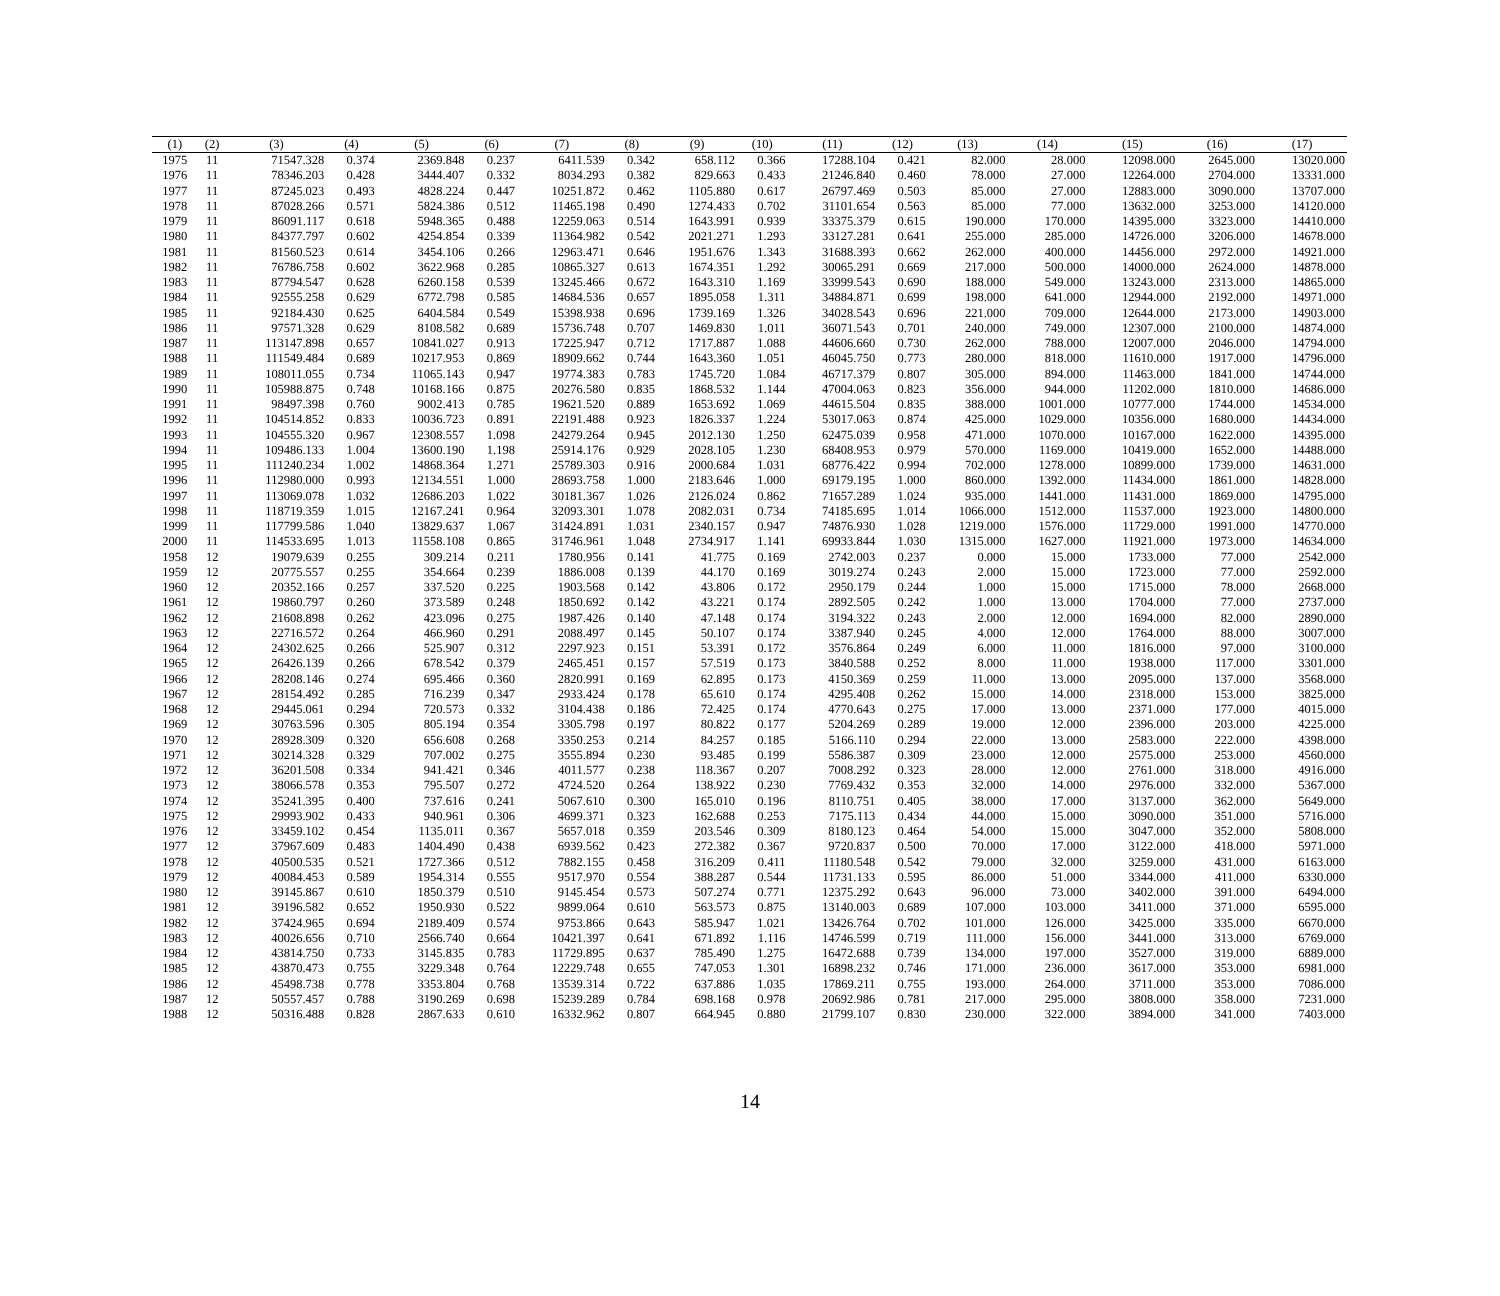| (1) | (2) | (3) | (4) | (5) | (6) | (7) | (8) | (9) | (10) | (11) | (12) | (13) | (14) | (15) | (16) | (17) |
| --- | --- | --- | --- | --- | --- | --- | --- | --- | --- | --- | --- | --- | --- | --- | --- | --- |
| 1975 | 11 | 71547.328 | 0.374 | 2369.848 | 0.237 | 6411.539 | 0.342 | 658.112 | 0.366 | 17288.104 | 0.421 | 82.000 | 28.000 | 12098.000 | 2645.000 | 13020.000 |
| 1976 | 11 | 78346.203 | 0.428 | 3444.407 | 0.332 | 8034.293 | 0.382 | 829.663 | 0.433 | 21246.840 | 0.460 | 78.000 | 27.000 | 12264.000 | 2704.000 | 13331.000 |
| 1977 | 11 | 87245.023 | 0.493 | 4828.224 | 0.447 | 10251.872 | 0.462 | 1105.880 | 0.617 | 26797.469 | 0.503 | 85.000 | 27.000 | 12883.000 | 3090.000 | 13707.000 |
| 1978 | 11 | 87028.266 | 0.571 | 5824.386 | 0.512 | 11465.198 | 0.490 | 1274.433 | 0.702 | 31101.654 | 0.563 | 85.000 | 77.000 | 13632.000 | 3253.000 | 14120.000 |
| 1979 | 11 | 86091.117 | 0.618 | 5948.365 | 0.488 | 12259.063 | 0.514 | 1643.991 | 0.939 | 33375.379 | 0.615 | 190.000 | 170.000 | 14395.000 | 3323.000 | 14410.000 |
| 1980 | 11 | 84377.797 | 0.602 | 4254.854 | 0.339 | 11364.982 | 0.542 | 2021.271 | 1.293 | 33127.281 | 0.641 | 255.000 | 285.000 | 14726.000 | 3206.000 | 14678.000 |
| 1981 | 11 | 81560.523 | 0.614 | 3454.106 | 0.266 | 12963.471 | 0.646 | 1951.676 | 1.343 | 31688.393 | 0.662 | 262.000 | 400.000 | 14456.000 | 2972.000 | 14921.000 |
| 1982 | 11 | 76786.758 | 0.602 | 3622.968 | 0.285 | 10865.327 | 0.613 | 1674.351 | 1.292 | 30065.291 | 0.669 | 217.000 | 500.000 | 14000.000 | 2624.000 | 14878.000 |
| 1983 | 11 | 87794.547 | 0.628 | 6260.158 | 0.539 | 13245.466 | 0.672 | 1643.310 | 1.169 | 33999.543 | 0.690 | 188.000 | 549.000 | 13243.000 | 2313.000 | 14865.000 |
| 1984 | 11 | 92555.258 | 0.629 | 6772.798 | 0.585 | 14684.536 | 0.657 | 1895.058 | 1.311 | 34884.871 | 0.699 | 198.000 | 641.000 | 12944.000 | 2192.000 | 14971.000 |
| 1985 | 11 | 92184.430 | 0.625 | 6404.584 | 0.549 | 15398.938 | 0.696 | 1739.169 | 1.326 | 34028.543 | 0.696 | 221.000 | 709.000 | 12644.000 | 2173.000 | 14903.000 |
| 1986 | 11 | 97571.328 | 0.629 | 8108.582 | 0.689 | 15736.748 | 0.707 | 1469.830 | 1.011 | 36071.543 | 0.701 | 240.000 | 749.000 | 12307.000 | 2100.000 | 14874.000 |
| 1987 | 11 | 113147.898 | 0.657 | 10841.027 | 0.913 | 17225.947 | 0.712 | 1717.887 | 1.088 | 44606.660 | 0.730 | 262.000 | 788.000 | 12007.000 | 2046.000 | 14794.000 |
| 1988 | 11 | 111549.484 | 0.689 | 10217.953 | 0.869 | 18909.662 | 0.744 | 1643.360 | 1.051 | 46045.750 | 0.773 | 280.000 | 818.000 | 11610.000 | 1917.000 | 14796.000 |
| 1989 | 11 | 108011.055 | 0.734 | 11065.143 | 0.947 | 19774.383 | 0.783 | 1745.720 | 1.084 | 46717.379 | 0.807 | 305.000 | 894.000 | 11463.000 | 1841.000 | 14744.000 |
| 1990 | 11 | 105988.875 | 0.748 | 10168.166 | 0.875 | 20276.580 | 0.835 | 1868.532 | 1.144 | 47004.063 | 0.823 | 356.000 | 944.000 | 11202.000 | 1810.000 | 14686.000 |
| 1991 | 11 | 98497.398 | 0.760 | 9002.413 | 0.785 | 19621.520 | 0.889 | 1653.692 | 1.069 | 44615.504 | 0.835 | 388.000 | 1001.000 | 10777.000 | 1744.000 | 14534.000 |
| 1992 | 11 | 104514.852 | 0.833 | 10036.723 | 0.891 | 22191.488 | 0.923 | 1826.337 | 1.224 | 53017.063 | 0.874 | 425.000 | 1029.000 | 10356.000 | 1680.000 | 14434.000 |
| 1993 | 11 | 104555.320 | 0.967 | 12308.557 | 1.098 | 24279.264 | 0.945 | 2012.130 | 1.250 | 62475.039 | 0.958 | 471.000 | 1070.000 | 10167.000 | 1622.000 | 14395.000 |
| 1994 | 11 | 109486.133 | 1.004 | 13600.190 | 1.198 | 25914.176 | 0.929 | 2028.105 | 1.230 | 68408.953 | 0.979 | 570.000 | 1169.000 | 10419.000 | 1652.000 | 14488.000 |
| 1995 | 11 | 111240.234 | 1.002 | 14868.364 | 1.271 | 25789.303 | 0.916 | 2000.684 | 1.031 | 68776.422 | 0.994 | 702.000 | 1278.000 | 10899.000 | 1739.000 | 14631.000 |
| 1996 | 11 | 112980.000 | 0.993 | 12134.551 | 1.000 | 28693.758 | 1.000 | 2183.646 | 1.000 | 69179.195 | 1.000 | 860.000 | 1392.000 | 11434.000 | 1861.000 | 14828.000 |
| 1997 | 11 | 113069.078 | 1.032 | 12686.203 | 1.022 | 30181.367 | 1.026 | 2126.024 | 0.862 | 71657.289 | 1.024 | 935.000 | 1441.000 | 11431.000 | 1869.000 | 14795.000 |
| 1998 | 11 | 118719.359 | 1.015 | 12167.241 | 0.964 | 32093.301 | 1.078 | 2082.031 | 0.734 | 74185.695 | 1.014 | 1066.000 | 1512.000 | 11537.000 | 1923.000 | 14800.000 |
| 1999 | 11 | 117799.586 | 1.040 | 13829.637 | 1.067 | 31424.891 | 1.031 | 2340.157 | 0.947 | 74876.930 | 1.028 | 1219.000 | 1576.000 | 11729.000 | 1991.000 | 14770.000 |
| 2000 | 11 | 114533.695 | 1.013 | 11558.108 | 0.865 | 31746.961 | 1.048 | 2734.917 | 1.141 | 69933.844 | 1.030 | 1315.000 | 1627.000 | 11921.000 | 1973.000 | 14634.000 |
| 1958 | 12 | 19079.639 | 0.255 | 309.214 | 0.211 | 1780.956 | 0.141 | 41.775 | 0.169 | 2742.003 | 0.237 | 0.000 | 15.000 | 1733.000 | 77.000 | 2542.000 |
| 1959 | 12 | 20775.557 | 0.255 | 354.664 | 0.239 | 1886.008 | 0.139 | 44.170 | 0.169 | 3019.274 | 0.243 | 2.000 | 15.000 | 1723.000 | 77.000 | 2592.000 |
| 1960 | 12 | 20352.166 | 0.257 | 337.520 | 0.225 | 1903.568 | 0.142 | 43.806 | 0.172 | 2950.179 | 0.244 | 1.000 | 15.000 | 1715.000 | 78.000 | 2668.000 |
| 1961 | 12 | 19860.797 | 0.260 | 373.589 | 0.248 | 1850.692 | 0.142 | 43.221 | 0.174 | 2892.505 | 0.242 | 1.000 | 13.000 | 1704.000 | 77.000 | 2737.000 |
| 1962 | 12 | 21608.898 | 0.262 | 423.096 | 0.275 | 1987.426 | 0.140 | 47.148 | 0.174 | 3194.322 | 0.243 | 2.000 | 12.000 | 1694.000 | 82.000 | 2890.000 |
| 1963 | 12 | 22716.572 | 0.264 | 466.960 | 0.291 | 2088.497 | 0.145 | 50.107 | 0.174 | 3387.940 | 0.245 | 4.000 | 12.000 | 1764.000 | 88.000 | 3007.000 |
| 1964 | 12 | 24302.625 | 0.266 | 525.907 | 0.312 | 2297.923 | 0.151 | 53.391 | 0.172 | 3576.864 | 0.249 | 6.000 | 11.000 | 1816.000 | 97.000 | 3100.000 |
| 1965 | 12 | 26426.139 | 0.266 | 678.542 | 0.379 | 2465.451 | 0.157 | 57.519 | 0.173 | 3840.588 | 0.252 | 8.000 | 11.000 | 1938.000 | 117.000 | 3301.000 |
| 1966 | 12 | 28208.146 | 0.274 | 695.466 | 0.360 | 2820.991 | 0.169 | 62.895 | 0.173 | 4150.369 | 0.259 | 11.000 | 13.000 | 2095.000 | 137.000 | 3568.000 |
| 1967 | 12 | 28154.492 | 0.285 | 716.239 | 0.347 | 2933.424 | 0.178 | 65.610 | 0.174 | 4295.408 | 0.262 | 15.000 | 14.000 | 2318.000 | 153.000 | 3825.000 |
| 1968 | 12 | 29445.061 | 0.294 | 720.573 | 0.332 | 3104.438 | 0.186 | 72.425 | 0.174 | 4770.643 | 0.275 | 17.000 | 13.000 | 2371.000 | 177.000 | 4015.000 |
| 1969 | 12 | 30763.596 | 0.305 | 805.194 | 0.354 | 3305.798 | 0.197 | 80.822 | 0.177 | 5204.269 | 0.289 | 19.000 | 12.000 | 2396.000 | 203.000 | 4225.000 |
| 1970 | 12 | 28928.309 | 0.320 | 656.608 | 0.268 | 3350.253 | 0.214 | 84.257 | 0.185 | 5166.110 | 0.294 | 22.000 | 13.000 | 2583.000 | 222.000 | 4398.000 |
| 1971 | 12 | 30214.328 | 0.329 | 707.002 | 0.275 | 3555.894 | 0.230 | 93.485 | 0.199 | 5586.387 | 0.309 | 23.000 | 12.000 | 2575.000 | 253.000 | 4560.000 |
| 1972 | 12 | 36201.508 | 0.334 | 941.421 | 0.346 | 4011.577 | 0.238 | 118.367 | 0.207 | 7008.292 | 0.323 | 28.000 | 12.000 | 2761.000 | 318.000 | 4916.000 |
| 1973 | 12 | 38066.578 | 0.353 | 795.507 | 0.272 | 4724.520 | 0.264 | 138.922 | 0.230 | 7769.432 | 0.353 | 32.000 | 14.000 | 2976.000 | 332.000 | 5367.000 |
| 1974 | 12 | 35241.395 | 0.400 | 737.616 | 0.241 | 5067.610 | 0.300 | 165.010 | 0.196 | 8110.751 | 0.405 | 38.000 | 17.000 | 3137.000 | 362.000 | 5649.000 |
| 1975 | 12 | 29993.902 | 0.433 | 940.961 | 0.306 | 4699.371 | 0.323 | 162.688 | 0.253 | 7175.113 | 0.434 | 44.000 | 15.000 | 3090.000 | 351.000 | 5716.000 |
| 1976 | 12 | 33459.102 | 0.454 | 1135.011 | 0.367 | 5657.018 | 0.359 | 203.546 | 0.309 | 8180.123 | 0.464 | 54.000 | 15.000 | 3047.000 | 352.000 | 5808.000 |
| 1977 | 12 | 37967.609 | 0.483 | 1404.490 | 0.438 | 6939.562 | 0.423 | 272.382 | 0.367 | 9720.837 | 0.500 | 70.000 | 17.000 | 3122.000 | 418.000 | 5971.000 |
| 1978 | 12 | 40500.535 | 0.521 | 1727.366 | 0.512 | 7882.155 | 0.458 | 316.209 | 0.411 | 11180.548 | 0.542 | 79.000 | 32.000 | 3259.000 | 431.000 | 6163.000 |
| 1979 | 12 | 40084.453 | 0.589 | 1954.314 | 0.555 | 9517.970 | 0.554 | 388.287 | 0.544 | 11731.133 | 0.595 | 86.000 | 51.000 | 3344.000 | 411.000 | 6330.000 |
| 1980 | 12 | 39145.867 | 0.610 | 1850.379 | 0.510 | 9145.454 | 0.573 | 507.274 | 0.771 | 12375.292 | 0.643 | 96.000 | 73.000 | 3402.000 | 391.000 | 6494.000 |
| 1981 | 12 | 39196.582 | 0.652 | 1950.930 | 0.522 | 9899.064 | 0.610 | 563.573 | 0.875 | 13140.003 | 0.689 | 107.000 | 103.000 | 3411.000 | 371.000 | 6595.000 |
| 1982 | 12 | 37424.965 | 0.694 | 2189.409 | 0.574 | 9753.866 | 0.643 | 585.947 | 1.021 | 13426.764 | 0.702 | 101.000 | 126.000 | 3425.000 | 335.000 | 6670.000 |
| 1983 | 12 | 40026.656 | 0.710 | 2566.740 | 0.664 | 10421.397 | 0.641 | 671.892 | 1.116 | 14746.599 | 0.719 | 111.000 | 156.000 | 3441.000 | 313.000 | 6769.000 |
| 1984 | 12 | 43814.750 | 0.733 | 3145.835 | 0.783 | 11729.895 | 0.637 | 785.490 | 1.275 | 16472.688 | 0.739 | 134.000 | 197.000 | 3527.000 | 319.000 | 6889.000 |
| 1985 | 12 | 43870.473 | 0.755 | 3229.348 | 0.764 | 12229.748 | 0.655 | 747.053 | 1.301 | 16898.232 | 0.746 | 171.000 | 236.000 | 3617.000 | 353.000 | 6981.000 |
| 1986 | 12 | 45498.738 | 0.778 | 3353.804 | 0.768 | 13539.314 | 0.722 | 637.886 | 1.035 | 17869.211 | 0.755 | 193.000 | 264.000 | 3711.000 | 353.000 | 7086.000 |
| 1987 | 12 | 50557.457 | 0.788 | 3190.269 | 0.698 | 15239.289 | 0.784 | 698.168 | 0.978 | 20692.986 | 0.781 | 217.000 | 295.000 | 3808.000 | 358.000 | 7231.000 |
| 1988 | 12 | 50316.488 | 0.828 | 2867.633 | 0.610 | 16332.962 | 0.807 | 664.945 | 0.880 | 21799.107 | 0.830 | 230.000 | 322.000 | 3894.000 | 341.000 | 7403.000 |
14